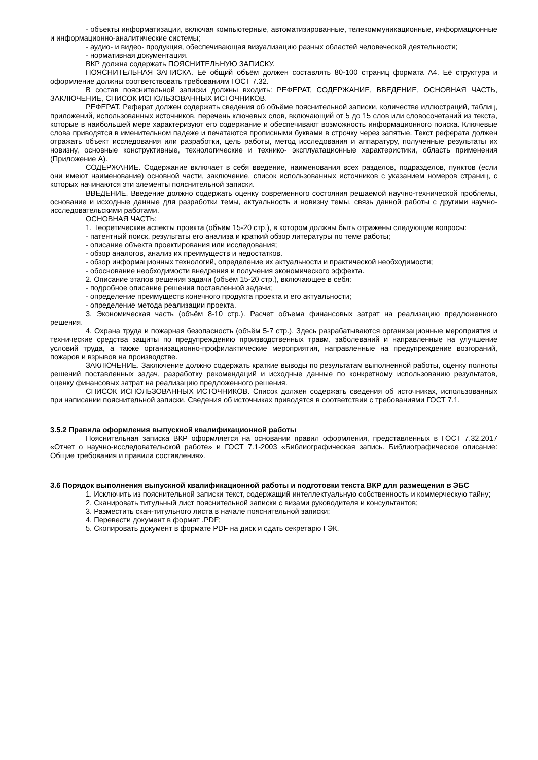- объекты информатизации, включая компьютерные, автоматизированные, телекоммуникационные, информационные и информационно-аналитические системы;
- аудио- и видео- продукция, обеспечивающая визуализацию разных областей человеческой деятельности;
- нормативная документация.
ВКР должна содержать ПОЯСНИТЕЛЬНУЮ ЗАПИСКУ.
ПОЯСНИТЕЛЬНАЯ ЗАПИСКА. Её общий объём должен составлять 80-100 страниц формата А4. Её структура и оформление должны соответствовать требованиям ГОСТ 7.32.
В состав пояснительной записки должны входить: РЕФЕРАТ, СОДЕРЖАНИЕ, ВВЕДЕНИЕ, ОСНОВНАЯ ЧАСТЬ, ЗАКЛЮЧЕНИЕ, СПИСОК ИСПОЛЬЗОВАННЫХ ИСТОЧНИКОВ.
РЕФЕРАТ. Реферат должен содержать сведения об объёме пояснительной записки, количестве иллюстраций, таблиц, приложений, использованных источников, перечень ключевых слов, включающий от 5 до 15 слов или словосочетаний из текста, которые в наибольшей мере характеризуют его содержание и обеспечивают возможность информационного поиска. Ключевые слова приводятся в именительном падеже и печатаются прописными буквами в строчку через запятые. Текст реферата должен отражать объект исследования или разработки, цель работы, метод исследования и аппаратуру, полученные результаты их новизну, основные конструктивные, технологические и технико- эксплуатационные характеристики, область применения (Приложение А).
СОДЕРЖАНИЕ. Содержание включает в себя введение, наименования всех разделов, подразделов, пунктов (если они имеют наименование) основной части, заключение, список использованных источников с указанием номеров страниц, с которых начинаются эти элементы пояснительной записки.
ВВЕДЕНИЕ. Введение должно содержать оценку современного состояния решаемой научно-технической проблемы, основание и исходные данные для разработки темы, актуальность и новизну темы, связь данной работы с другими научно-исследовательскими работами.
ОСНОВНАЯ ЧАСТЬ:
1. Теоретические аспекты проекта (объём 15-20 стр.), в котором должны быть отражены следующие вопросы:
- патентный поиск, результаты его анализа и краткий обзор литературы по теме работы;
- описание объекта проектирования или исследования;
- обзор аналогов, анализ их преимуществ и недостатков.
- обзор информационных технологий, определение их актуальности и практической необходимости;
- обоснование необходимости внедрения и получения экономического эффекта.
2. Описание этапов решения задачи (объём 15-20 стр.), включающее в себя:
- подробное описание решения поставленной задачи;
- определение преимуществ конечного продукта проекта и его актуальности;
- определение метода реализации проекта.
3. Экономическая часть (объём 8-10 стр.). Расчет объема финансовых затрат на реализацию предложенного решения.
4. Охрана труда и пожарная безопасность (объём 5-7 стр.). Здесь разрабатываются организационные мероприятия и технические средства защиты по предупреждению производственных травм, заболеваний и направленные на улучшение условий труда, а также организационно-профилактические мероприятия, направленные на предупреждение возгораний, пожаров и взрывов на производстве.
ЗАКЛЮЧЕНИЕ. Заключение должно содержать краткие выводы по результатам выполненной работы, оценку полноты решений поставленных задач, разработку рекомендаций и исходные данные по конкретному использованию результатов, оценку финансовых затрат на реализацию предложенного решения.
СПИСОК ИСПОЛЬЗОВАННЫХ ИСТОЧНИКОВ. Список должен содержать сведения об источниках, использованных при написании пояснительной записки. Сведения об источниках приводятся в соответствии с требованиями ГОСТ 7.1.
3.5.2 Правила оформления выпускной квалификационной работы
Пояснительная записка ВКР оформляется на основании правил оформления, представленных в ГОСТ 7.32.2017 «Отчет о научно-исследовательской работе» и ГОСТ 7.1-2003 «Библиографическая запись. Библиографическое описание: Общие требования и правила составления».
3.6 Порядок выполнения выпускной квалификационной работы и подготовки текста ВКР для размещения в ЭБС
1. Исключить из пояснительной записки текст, содержащий интеллектуальную собственность и коммерческую тайну;
2. Сканировать титульный лист пояснительной записки с визами руководителя и консультантов;
3. Разместить скан-титульного листа в начале пояснительной записки;
4. Перевести документ в формат .PDF;
5. Скопировать документ в формате PDF на диск и сдать секретарю ГЭК.